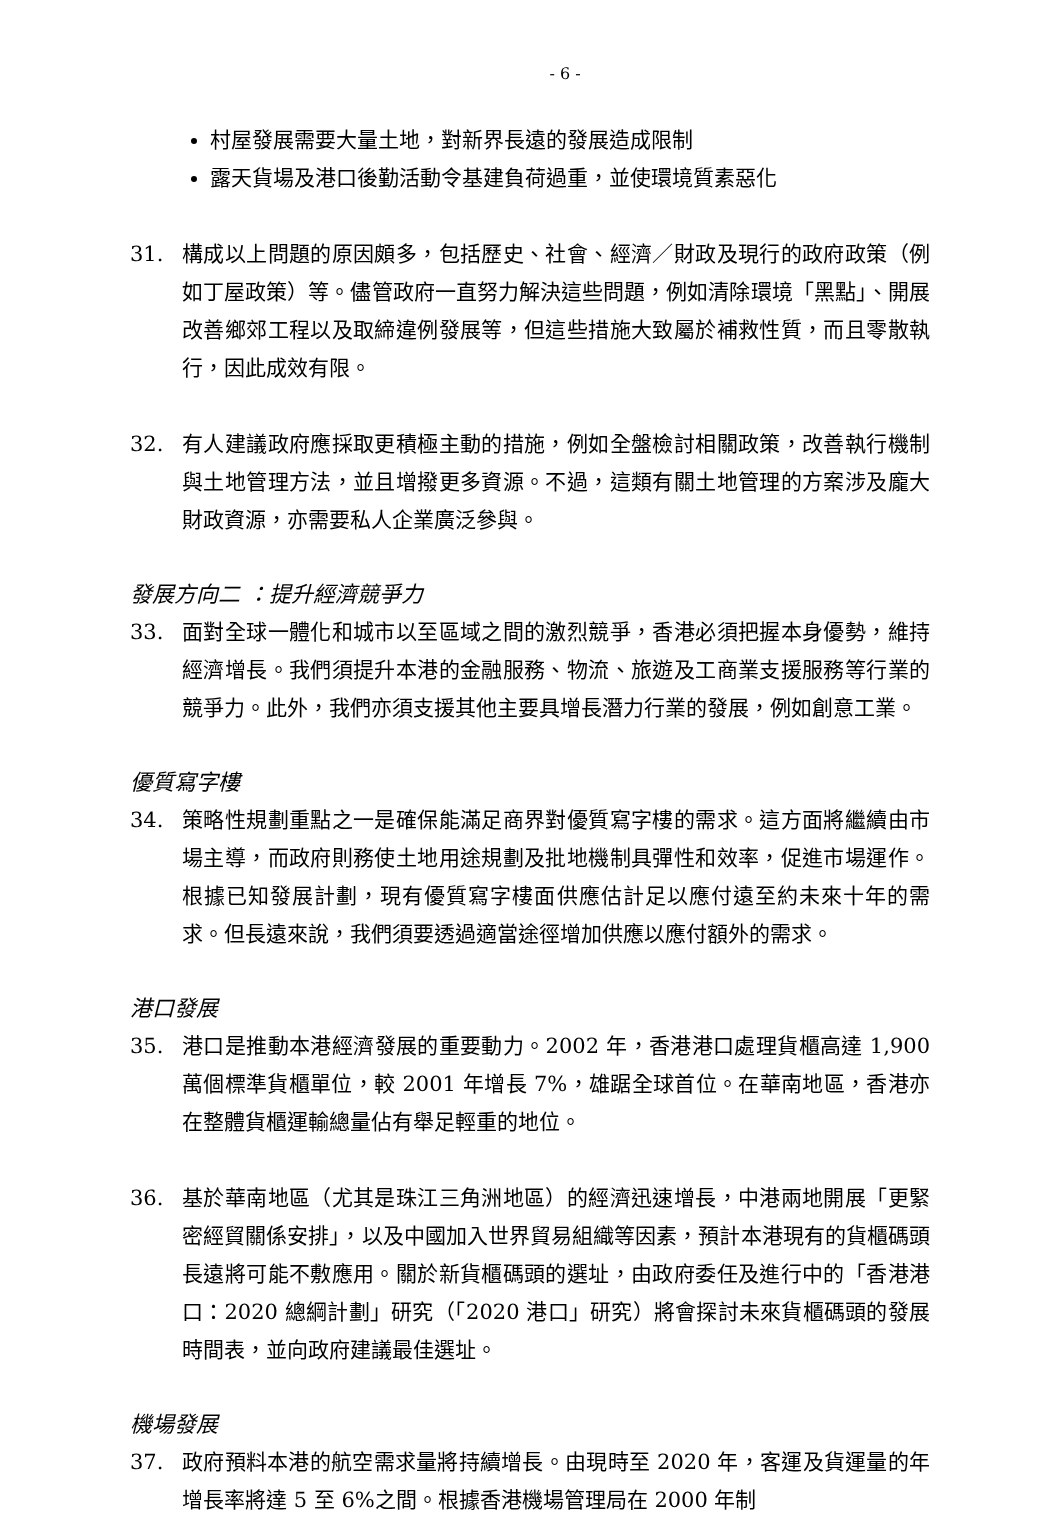- 6 -
村屋發展需要大量土地，對新界長遠的發展造成限制
露天貨場及港口後勤活動令基建負荷過重，並使環境質素惡化
31. 構成以上問題的原因頗多，包括歷史、社會、經濟／財政及現行的政府政策（例如丁屋政策）等。儘管政府一直努力解決這些問題，例如清除環境「黑點」、開展改善鄉郊工程以及取締違例發展等，但這些措施大致屬於補救性質，而且零散執行，因此成效有限。
32. 有人建議政府應採取更積極主動的措施，例如全盤檢討相關政策，改善執行機制與土地管理方法，並且增撥更多資源。不過，這類有關土地管理的方案涉及龐大財政資源，亦需要私人企業廣泛參與。
發展方向二 ：提升經濟競爭力
33. 面對全球一體化和城市以至區域之間的激烈競爭，香港必須把握本身優勢，維持經濟增長。我們須提升本港的金融服務、物流、旅遊及工商業支援服務等行業的競爭力。此外，我們亦須支援其他主要具增長潛力行業的發展，例如創意工業。
優質寫字樓
34. 策略性規劃重點之一是確保能滿足商界對優質寫字樓的需求。這方面將繼續由市場主導，而政府則務使土地用途規劃及批地機制具彈性和效率，促進市場運作。根據已知發展計劃，現有優質寫字樓面供應估計足以應付遠至約未來十年的需求。但長遠來說，我們須要透過適當途徑增加供應以應付額外的需求。
港口發展
35. 港口是推動本港經濟發展的重要動力。2002 年，香港港口處理貨櫃高達 1,900 萬個標準貨櫃單位，較 2001 年增長 7%，雄踞全球首位。在華南地區，香港亦在整體貨櫃運輸總量佔有舉足輕重的地位。
36. 基於華南地區（尤其是珠江三角洲地區）的經濟迅速增長，中港兩地開展「更緊密經貿關係安排」，以及中國加入世界貿易組織等因素，預計本港現有的貨櫃碼頭長遠將可能不敷應用。關於新貨櫃碼頭的選址，由政府委任及進行中的「香港港口：2020 總綱計劃」研究（「2020 港口」研究）將會探討未來貨櫃碼頭的發展時間表，並向政府建議最佳選址。
機場發展
37. 政府預料本港的航空需求量將持續增長。由現時至 2020 年，客運及貨運量的年增長率將達 5 至 6%之間。根據香港機場管理局在 2000 年制